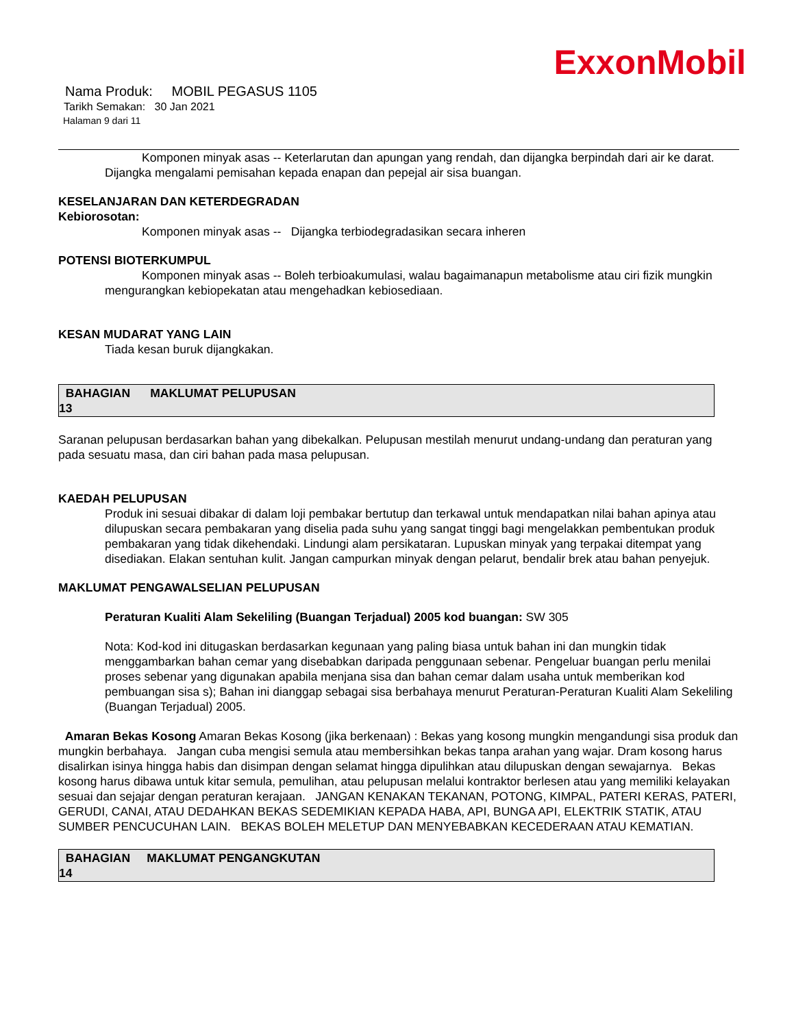ExxonMobil
Nama Produk: MOBIL PEGASUS 1105
Tarikh Semakan: 30 Jan 2021
Halaman 9 dari 11
Komponen minyak asas -- Keterlarutan dan apungan yang rendah, dan dijangka berpindah dari air ke darat. Dijangka mengalami pemisahan kepada enapan dan pepejal air sisa buangan.
KESELANJARAN DAN KETERDEGRADAN
Kebiorosotan:
Komponen minyak asas -- Dijangka terbiodegradasikan secara inheren
POTENSI BIOTERKUMPUL
Komponen minyak asas -- Boleh terbioakumulasi, walau bagaimanapun metabolisme atau ciri fizik mungkin mengurangkan kebiopekatan atau mengehadkan kebiosediaan.
KESAN MUDARAT YANG LAIN
Tiada kesan buruk dijangkakan.
BAHAGIAN MAKLUMAT PELUPUSAN
13
Saranan pelupusan berdasarkan bahan yang dibekalkan. Pelupusan mestilah menurut undang-undang dan peraturan yang pada sesuatu masa, dan ciri bahan pada masa pelupusan.
KAEDAH PELUPUSAN
Produk ini sesuai dibakar di dalam loji pembakar bertutup dan terkawal untuk mendapatkan nilai bahan apinya atau dilupuskan secara pembakaran yang diselia pada suhu yang sangat tinggi bagi mengelakkan pembentukan produk pembakaran yang tidak dikehendaki. Lindungi alam persikataran. Lupuskan minyak yang terpakai ditempat yang disediakan. Elakan sentuhan kulit. Jangan campurkan minyak dengan pelarut, bendalir brek atau bahan penyejuk.
MAKLUMAT PENGAWALSELIAN PELUPUSAN
Peraturan Kualiti Alam Sekeliling (Buangan Terjadual) 2005 kod buangan: SW 305
Nota: Kod-kod ini ditugaskan berdasarkan kegunaan yang paling biasa untuk bahan ini dan mungkin tidak menggambarkan bahan cemar yang disebabkan daripada penggunaan sebenar. Pengeluar buangan perlu menilai proses sebenar yang digunakan apabila menjana sisa dan bahan cemar dalam usaha untuk memberikan kod pembuangan sisa s); Bahan ini dianggap sebagai sisa berbahaya menurut Peraturan-Peraturan Kualiti Alam Sekeliling (Buangan Terjadual) 2005.
Amaran Bekas Kosong Amaran Bekas Kosong (jika berkenaan) : Bekas yang kosong mungkin mengandungi sisa produk dan mungkin berbahaya. Jangan cuba mengisi semula atau membersihkan bekas tanpa arahan yang wajar. Dram kosong harus disalirkan isinya hingga habis dan disimpan dengan selamat hingga dipulihkan atau dilupuskan dengan sewajarnya. Bekas kosong harus dibawa untuk kitar semula, pemulihan, atau pelupusan melalui kontraktor berlesen atau yang memiliki kelayakan sesuai dan sejajar dengan peraturan kerajaan. JANGAN KENAKAN TEKANAN, POTONG, KIMPAL, PATERI KERAS, PATERI, GERUDI, CANAI, ATAU DEDAHKAN BEKAS SEDEMIKIAN KEPADA HABA, API, BUNGA API, ELEKTRIK STATIK, ATAU SUMBER PENCUCUHAN LAIN. BEKAS BOLEH MELETUP DAN MENYEBABKAN KECEDERAAN ATAU KEMATIAN.
BAHAGIAN MAKLUMAT PENGANGKUTAN
14